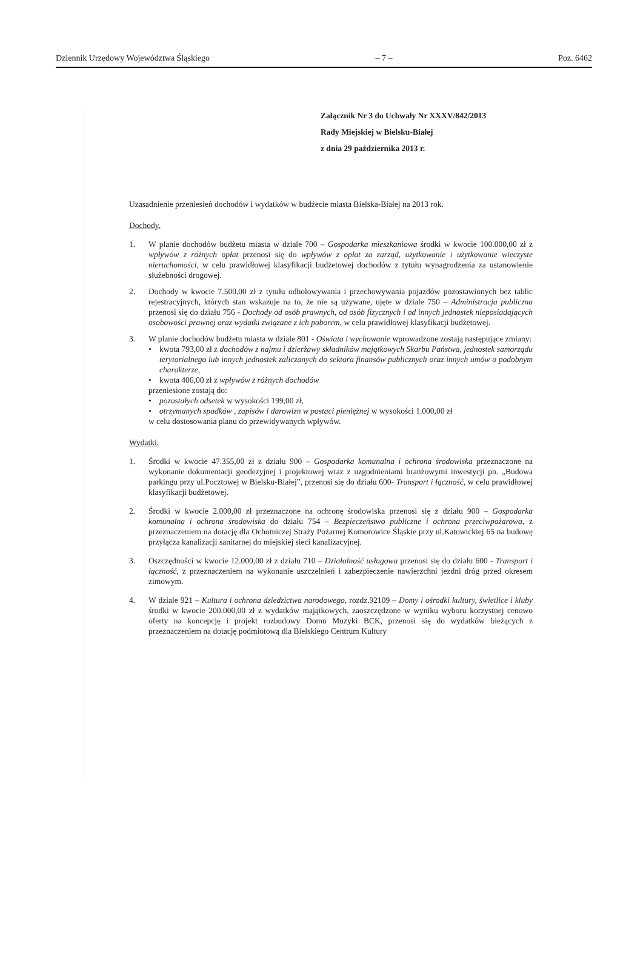Dziennik Urzędowy Województwa Śląskiego – 7 – Poz. 6462
Załącznik Nr 3 do Uchwały Nr XXXV/842/2013
Rady Miejskiej w Bielsku-Białej
z dnia 29 października 2013 r.
Uzasadnienie przeniesień dochodów i wydatków w budżecie miasta Bielska-Białej na 2013 rok.
Dochody.
1. W planie dochodów budżetu miasta w dziale 700 – Gospodarka mieszkaniowa środki w kwocie 100.000,00 zł z wpływów z różnych opłat przenosi się do wpływów z opłat za zarząd, użytkowanie i użytkowanie wieczyste nieruchomości, w celu prawidłowej klasyfikacji budżetowej dochodów z tytułu wynagrodzenia za ustanowienie służebności drogowej.
2. Dochody w kwocie 7.500,00 zł z tytułu odholowywania i przechowywania pojazdów pozostawionych bez tablic rejestracyjnych, których stan wskazuje na to, że nie są używane, ujęte w dziale 750 – Administracja publiczna przenosi się do działu 756 - Dochody od osób prawnych, od osób fizycznych i od innych jednostek nieposiadających osobowości prawnej oraz wydatki związane z ich poborem, w celu prawidłowej klasyfikacji budżetowej.
3. W planie dochodów budżetu miasta w dziale 801 - Oświata i wychowanie wprowadzone zostają następujące zmiany:
• kwota 793,00 zł z dochodów z najmu i dzierżawy składników majątkowych Skarbu Państwa, jednostek samorządu terytorialnego lub innych jednostek zaliczanych do sektora finansów publicznych oraz innych umów o podobnym charakterze,
• kwota 406,00 zł z wpływów z różnych dochodów
przeniesione zostają do:
• pozostałych odsetek w wysokości 199,00 zł,
• otrzymanych spadków , zapisów i darowizn w postaci pieniężnej w wysokości 1.000,00 zł
w celu dostosowania planu do przewidywanych wpływów.
Wydatki.
1. Środki w kwocie 47.355,00 zł z działu 900 – Gospodarka komunalna i ochrona środowiska przeznaczone na wykonanie dokumentacji geodezyjnej i projektowej wraz z uzgodnieniami branżowymi inwestycji pn. „Budowa parkingu przy ul.Pocztowej w Bielsku-Białej”, przenosi się do działu 600- Transport i łączność, w celu prawidłowej klasyfikacji budżetowej.
2. Środki w kwocie 2.000,00 zł przeznaczone na ochronę środowiska przenosi się z działu 900 – Gospodarka komunalna i ochrona środowiska do działu 754 – Bezpieczeństwo publiczne i ochrona przeciwpożarowa, z przeznaczeniem na dotację dla Ochotniczej Straży Pożarnej Komorowice Śląskie przy ul.Katowickiej 65 na budowę przyłącza kanalizacji sanitarnej do miejskiej sieci kanalizacyjnej.
3. Oszczędności w kwocie 12.000,00 zł z działu 710 – Działalność usługowa przenosi się do działu 600 - Transport i łączność, z przeznaczeniem na wykonanie uszczelnień i zabezpieczenie nawierzchni jezdni dróg przed okresem zimowym.
4. W dziale 921 – Kultura i ochrona dziedzictwa narodowego, rozdz.92109 – Domy i ośrodki kultury, świetlice i kluby środki w kwocie 200.000,00 zł z wydatków majątkowych, zaoszczędzone w wyniku wyboru korzystnej cenowo oferty na koncepcję i projekt rozbudowy Domu Muzyki BCK, przenosi się do wydatków bieżących z przeznaczeniem na dotację podmiotową dla Bielskiego Centrum Kultury